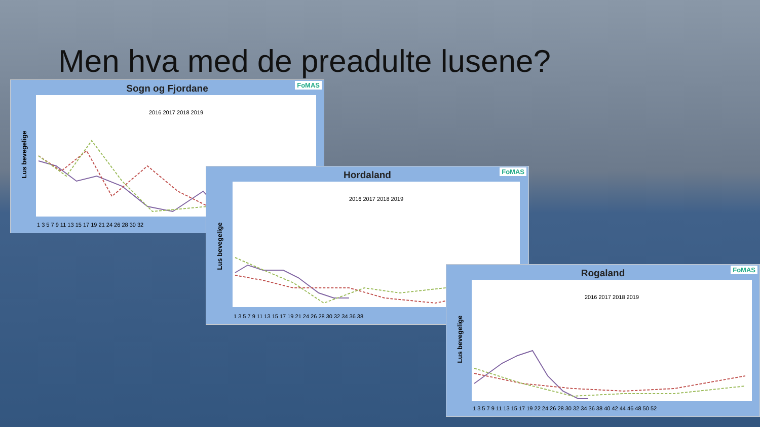Men hva med de preadulte lusene?
FoMAS
Sogn og Fjordane
2016 2017 2018 2019
Lus bevegelige
1 3 5 7 9 11 13 15 17 19 21 24 26 28 30 32
FoMAS
Hordaland
2016 2017 2018 2019
Lus bevegelige
1 3 5 7 9 11 13 15 17 19 21 24 26 28 30 32 34 36 38
FoMAS
Rogaland
2016 2017 2018 2019
Lus bevegelige
1 3 5 7 9 11 13 15 17 19 22 24 26 28 30 32 34 36 38 40 42 44 46 48 50 52